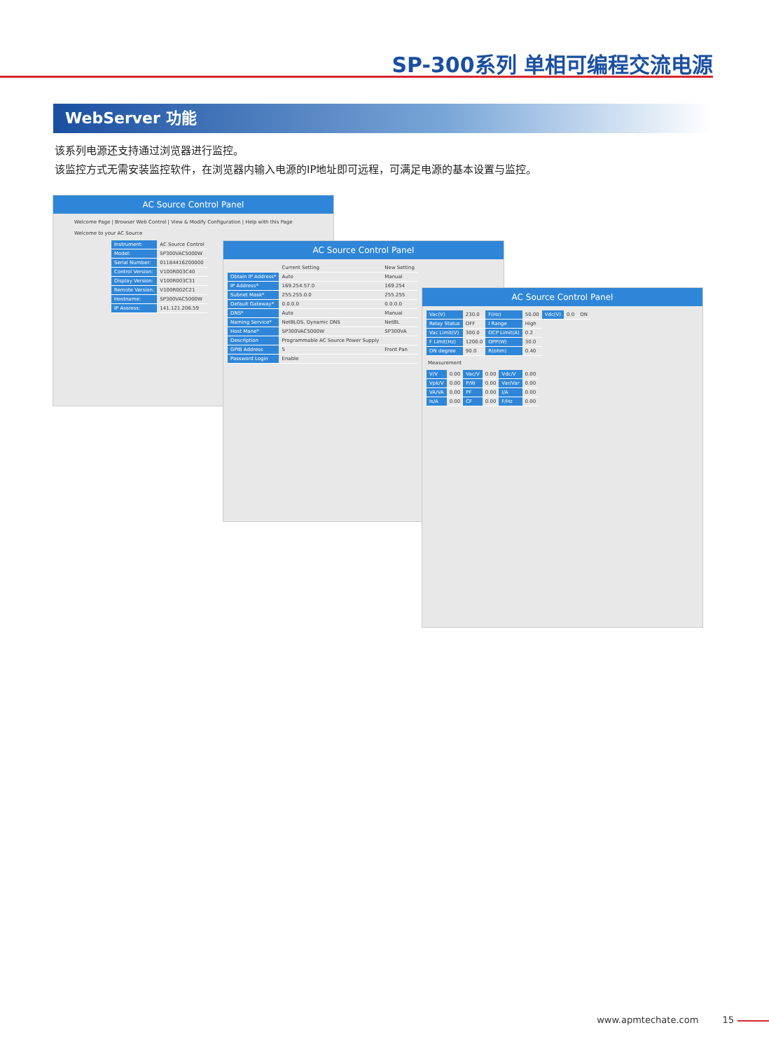SP-300系列 单相可编程交流电源
WebServer 功能
该系列电源还支持通过浏览器进行监控。
该监控方式无需安装监控软件，在浏览器内输入电源的IP地址即可远程，可满足电源的基本设置与监控。
AC Source Control Panel
Welcome Page | Browser Web Control | View & Modify Configuration | Help with this Page
Welcome to your AC Source
| Instrument: | AC Source Control |
| Model: | SP300VAC5000W |
| Serial Number: | 01184416200000 |
| Control Version: | V100R003C40 |
| Display Version: | V100R003C31 |
| Remote Version: | V100R002C21 |
| Hostname: | SP300VAC5000W |
| IP Assress: | 141.121.206.59 |
AC Source Control Panel
| | Current Setting | New Setting |
| Obtain IP Address* | Auto | Manual |
| IP Address* | 169.254.57.0 | 169.254 |
| Subnet Mask* | 255.255.0.0 | 255.255 |
| Default Gateway* | 0.0.0.0 | 0.0.0.0 |
| DNS* | Auto | Manual |
| Naming Service* | NetBLOS, Dynamic DNS | NetBL |
| Host Mane* | SP300VAC5000W | SP300VA |
| Description | Programmable AC Source Power Supply | |
| GPIB Address | 5 | Front Pan |
| Password Login | Enable | |
AC Source Control Panel
| Vac(V) | 230.0 | F(Hz) | 50.00 | Vdc(V) | 0.0 | ON |
| Relay Status | OFF | I Range | High | | | |
| Vac Limit(V) | 300.0 | OCP Limit(A) | 0.2 | | | |
| F Limit(Hz) | 1200.0 | OPP(W) | 30.0 | | | |
| ON degree | 90.0 | R(ohm) | 0.40 | | | |
Measurement
| V/V | 0.00 | Vac/V | 0.00 | Vdc/V | 0.00 |
| Vpk/V | 0.00 | P/W | 0.00 | Var/Var | 0.00 |
| VA/VA | 0.00 | PF | 0.00 | I/A | 0.00 |
| Is/A | 0.00 | CF | 0.00 | F/Hz | 0.00 |
www.apmtechate.com 15